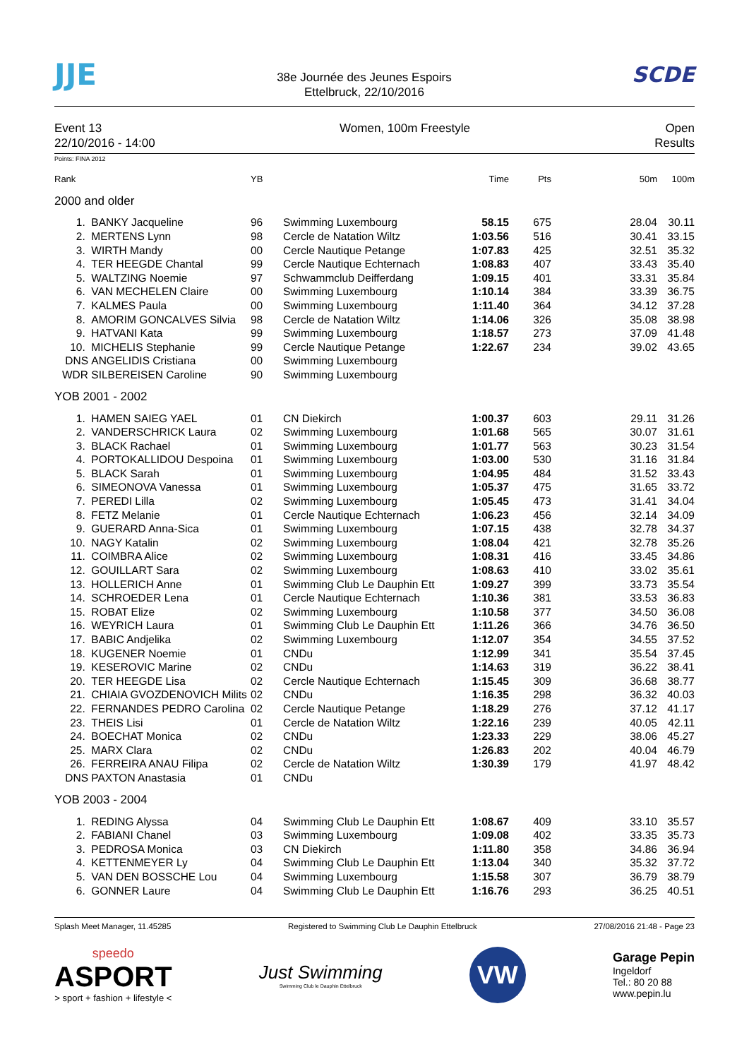JJE
38e Journée des Jeunes Espoirs
Ettelbruck, 22/10/2016
SCDE
Event 13
22/10/2016 - 14:00
Women, 100m Freestyle Open
Results
Points: FINA 2012
| Rank | | YB | | Time | Pts | 50m | 100m |
| --- | --- | --- | --- | --- | --- | --- | --- |
| 2000 and older | | | | | | | |
| 1. | BANKY Jacqueline | 96 | Swimming Luxembourg | 58.15 | 675 | 28.04 | 30.11 |
| 2. | MERTENS Lynn | 98 | Cercle de Natation Wiltz | 1:03.56 | 516 | 30.41 | 33.15 |
| 3. | WIRTH Mandy | 00 | Cercle Nautique Petange | 1:07.83 | 425 | 32.51 | 35.32 |
| 4. | TER HEEGDE Chantal | 99 | Cercle Nautique Echternach | 1:08.83 | 407 | 33.43 | 35.40 |
| 5. | WALTZING Noemie | 97 | Schwammclub Deifferdang | 1:09.15 | 401 | 33.31 | 35.84 |
| 6. | VAN MECHELEN Claire | 00 | Swimming Luxembourg | 1:10.14 | 384 | 33.39 | 36.75 |
| 7. | KALMES Paula | 00 | Swimming Luxembourg | 1:11.40 | 364 | 34.12 | 37.28 |
| 8. | AMORIM GONCALVES Silvia | 98 | Cercle de Natation Wiltz | 1:14.06 | 326 | 35.08 | 38.98 |
| 9. | HATVANI Kata | 99 | Swimming Luxembourg | 1:18.57 | 273 | 37.09 | 41.48 |
| 10. | MICHELIS Stephanie | 99 | Cercle Nautique Petange | 1:22.67 | 234 | 39.02 | 43.65 |
| DNS | ANGELIDIS Cristiana | 00 | Swimming Luxembourg | | | | |
| WDR | SILBEREISEN Caroline | 90 | Swimming Luxembourg | | | | |
| YOB 2001 - 2002 | | | | | | | |
| 1. | HAMEN SAIEG YAEL | 01 | CN Diekirch | 1:00.37 | 603 | 29.11 | 31.26 |
| 2. | VANDERSCHRICK Laura | 02 | Swimming Luxembourg | 1:01.68 | 565 | 30.07 | 31.61 |
| 3. | BLACK Rachael | 01 | Swimming Luxembourg | 1:01.77 | 563 | 30.23 | 31.54 |
| 4. | PORTOKALLIDOU Despoina | 01 | Swimming Luxembourg | 1:03.00 | 530 | 31.16 | 31.84 |
| 5. | BLACK Sarah | 01 | Swimming Luxembourg | 1:04.95 | 484 | 31.52 | 33.43 |
| 6. | SIMEONOVA Vanessa | 01 | Swimming Luxembourg | 1:05.37 | 475 | 31.65 | 33.72 |
| 7. | PEREDI Lilla | 02 | Swimming Luxembourg | 1:05.45 | 473 | 31.41 | 34.04 |
| 8. | FETZ Melanie | 01 | Cercle Nautique Echternach | 1:06.23 | 456 | 32.14 | 34.09 |
| 9. | GUERARD Anna-Sica | 01 | Swimming Luxembourg | 1:07.15 | 438 | 32.78 | 34.37 |
| 10. | NAGY Katalin | 02 | Swimming Luxembourg | 1:08.04 | 421 | 32.78 | 35.26 |
| 11. | COIMBRA Alice | 02 | Swimming Luxembourg | 1:08.31 | 416 | 33.45 | 34.86 |
| 12. | GOUILLART Sara | 02 | Swimming Luxembourg | 1:08.63 | 410 | 33.02 | 35.61 |
| 13. | HOLLERICH Anne | 01 | Swimming Club Le Dauphin Ett | 1:09.27 | 399 | 33.73 | 35.54 |
| 14. | SCHROEDER Lena | 01 | Cercle Nautique Echternach | 1:10.36 | 381 | 33.53 | 36.83 |
| 15. | ROBAT Elize | 02 | Swimming Luxembourg | 1:10.58 | 377 | 34.50 | 36.08 |
| 16. | WEYRICH Laura | 01 | Swimming Club Le Dauphin Ett | 1:11.26 | 366 | 34.76 | 36.50 |
| 17. | BABIC Andjelika | 02 | Swimming Luxembourg | 1:12.07 | 354 | 34.55 | 37.52 |
| 18. | KUGENER Noemie | 01 | CNDu | 1:12.99 | 341 | 35.54 | 37.45 |
| 19. | KESEROVIC Marine | 02 | CNDu | 1:14.63 | 319 | 36.22 | 38.41 |
| 20. | TER HEEGDE Lisa | 02 | Cercle Nautique Echternach | 1:15.45 | 309 | 36.68 | 38.77 |
| 21. | CHIAIA GVOZDENOVICH Milits | 02 | CNDu | 1:16.35 | 298 | 36.32 | 40.03 |
| 22. | FERNANDES PEDRO Carolina | 02 | Cercle Nautique Petange | 1:18.29 | 276 | 37.12 | 41.17 |
| 23. | THEIS Lisi | 01 | Cercle de Natation Wiltz | 1:22.16 | 239 | 40.05 | 42.11 |
| 24. | BOECHAT Monica | 02 | CNDu | 1:23.33 | 229 | 38.06 | 45.27 |
| 25. | MARX Clara | 02 | CNDu | 1:26.83 | 202 | 40.04 | 46.79 |
| 26. | FERREIRA ANAU Filipa | 02 | Cercle de Natation Wiltz | 1:30.39 | 179 | 41.97 | 48.42 |
| DNS | PAXTON Anastasia | 01 | CNDu | | | | |
| YOB 2003 - 2004 | | | | | | | |
| 1. | REDING Alyssa | 04 | Swimming Club Le Dauphin Ett | 1:08.67 | 409 | 33.10 | 35.57 |
| 2. | FABIANI Chanel | 03 | Swimming Luxembourg | 1:09.08 | 402 | 33.35 | 35.73 |
| 3. | PEDROSA Monica | 03 | CN Diekirch | 1:11.80 | 358 | 34.86 | 36.94 |
| 4. | KETTENMEYER Ly | 04 | Swimming Club Le Dauphin Ett | 1:13.04 | 340 | 35.32 | 37.72 |
| 5. | VAN DEN BOSSCHE Lou | 04 | Swimming Luxembourg | 1:15.58 | 307 | 36.79 | 38.79 |
| 6. | GONNER Laure | 04 | Swimming Club Le Dauphin Ett | 1:16.76 | 293 | 36.25 | 40.51 |
Splash Meet Manager, 11.45285 Registered to Swimming Club Le Dauphin Ettelbruck 27/08/2016 21:48 - Page 23
speedo
ASPORT
> sport + fashion + lifestyle <
Just Swimming
Swimming Club le Dauphin Ettelbruck
VW
Garage Pepin
Ingeldorf
Tel.: 80 20 88
www.pepin.lu